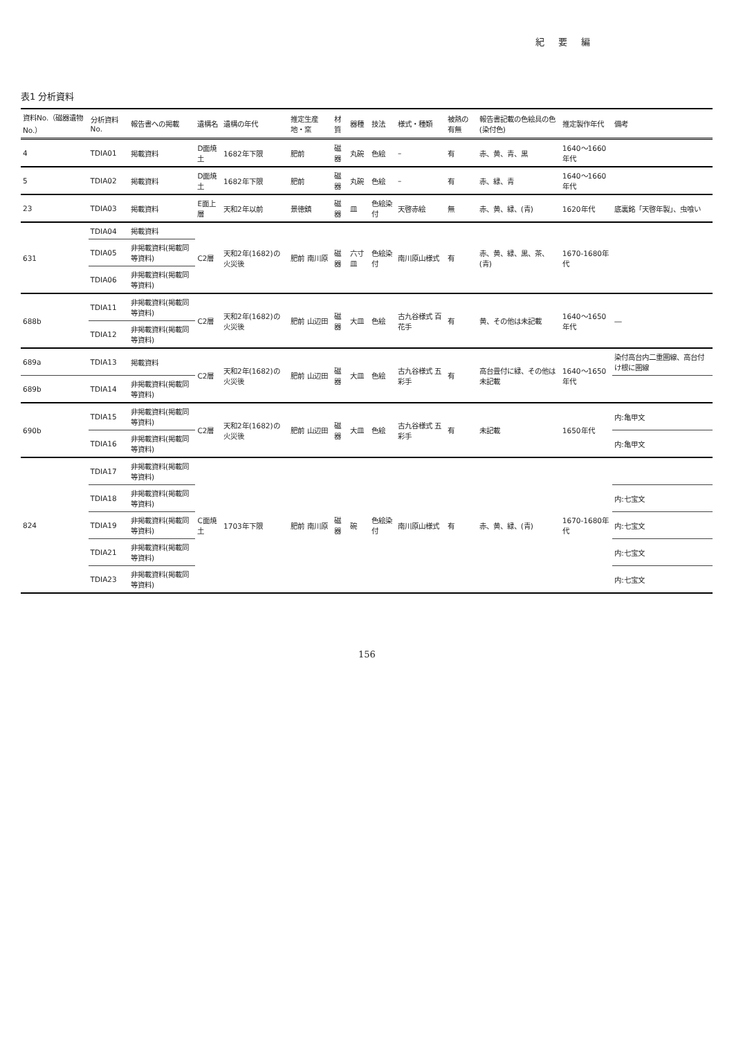紀 要 編
表1 分析資料
| 資料No.（磁器遺物No.） | 分析資料No. | 報告書への掲載 | 遺構名 | 遺構の年代 | 推定生産地・窯 | 材質 | 器種 | 技法 | 様式・種類 | 被熱の有無 | 報告書記載の色絵具の色(染付色) | 推定製作年代 | 備考 |
| --- | --- | --- | --- | --- | --- | --- | --- | --- | --- | --- | --- | --- | --- |
| 4 | TDIA01 | 掲載資料 | D面焼土 | 1682年下限 | 肥前 | 磁器 | 丸碗 | 色絵 | – | 有 | 赤、黄、青、黒 | 1640～1660年代 | |
| 5 | TDIA02 | 掲載資料 | D面焼土 | 1682年下限 | 肥前 | 磁器 | 丸碗 | 色絵 | – | 有 | 赤、緑、青 | 1640～1660年代 | |
| 23 | TDIA03 | 掲載資料 | E面上層 | 天和2年以前 | 景徳鎮 | 磁器 | 皿 | 色絵染付 | 天啓赤絵 | 無 | 赤、黄、緑、(青) | 1620年代 | 底裏銘「天啓年製」、虫喰い |
| 631 | TDIA04 | 掲載資料 | C2層 | 天和2年(1682)の火災後 | 肥前 南川原 | 磁器 | 六寸皿 | 色絵染付 | 南川原山様式 | 有 | 赤、黄、緑、黒、茶、(青) | 1670-1680年代 | |
| | TDIA05 | 非掲載資料(掲載同等資料) | | | | | | | | | | | |
| | TDIA06 | 非掲載資料(掲載同等資料) | | | | | | | | | | | |
| 688b | TDIA11 | 非掲載資料(掲載同等資料) | C2層 | 天和2年(1682)の火災後 | 肥前 山辺田 | 磁器 | 大皿 | 色絵 | 古九谷様式 百花手 | 有 | 黄、その他は未記載 | 1640～1650年代 | ― |
| | TDIA12 | 非掲載資料(掲載同等資料) | | | | | | | | | | | |
| 689a | TDIA13 | 掲載資料 | C2層 | 天和2年(1682)の火災後 | 肥前 山辺田 | 磁器 | 大皿 | 色絵 | 古九谷様式 五彩手 | 有 | 高台畳付に緑、その他は未記載 | 1640～1650年代 | 染付高台内二重圏線、高台付け根に圏線 |
| 689b | TDIA14 | 非掲載資料(掲載同等資料) | | | | | | | | | | | |
| 690b | TDIA15 | 非掲載資料(掲載同等資料) | C2層 | 天和2年(1682)の火災後 | 肥前 山辺田 | 磁器 | 大皿 | 色絵 | 古九谷様式 五彩手 | 有 | 未記載 | 1650年代 | 内:亀甲文 |
| | TDIA16 | 非掲載資料(掲載同等資料) | | | | | | | | | | | 内:亀甲文 |
| 824 | TDIA17 | 非掲載資料(掲載同等資料) | C面焼土 | 1703年下限 | 肥前 南川原 | 磁器 | 碗 | 色絵染付 | 南川原山様式 | 有 | 赤、黄、緑、(青) | 1670-1680年代 | |
| | TDIA18 | 非掲載資料(掲載同等資料) | | | | | | | | | | | 内:七宝文 |
| | TDIA19 | 非掲載資料(掲載同等資料) | | | | | | | | | | | 内:七宝文 |
| | TDIA21 | 非掲載資料(掲載同等資料) | | | | | | | | | | | 内:七宝文 |
| | TDIA23 | 非掲載資料(掲載同等資料) | | | | | | | | | | | 内:七宝文 |
156